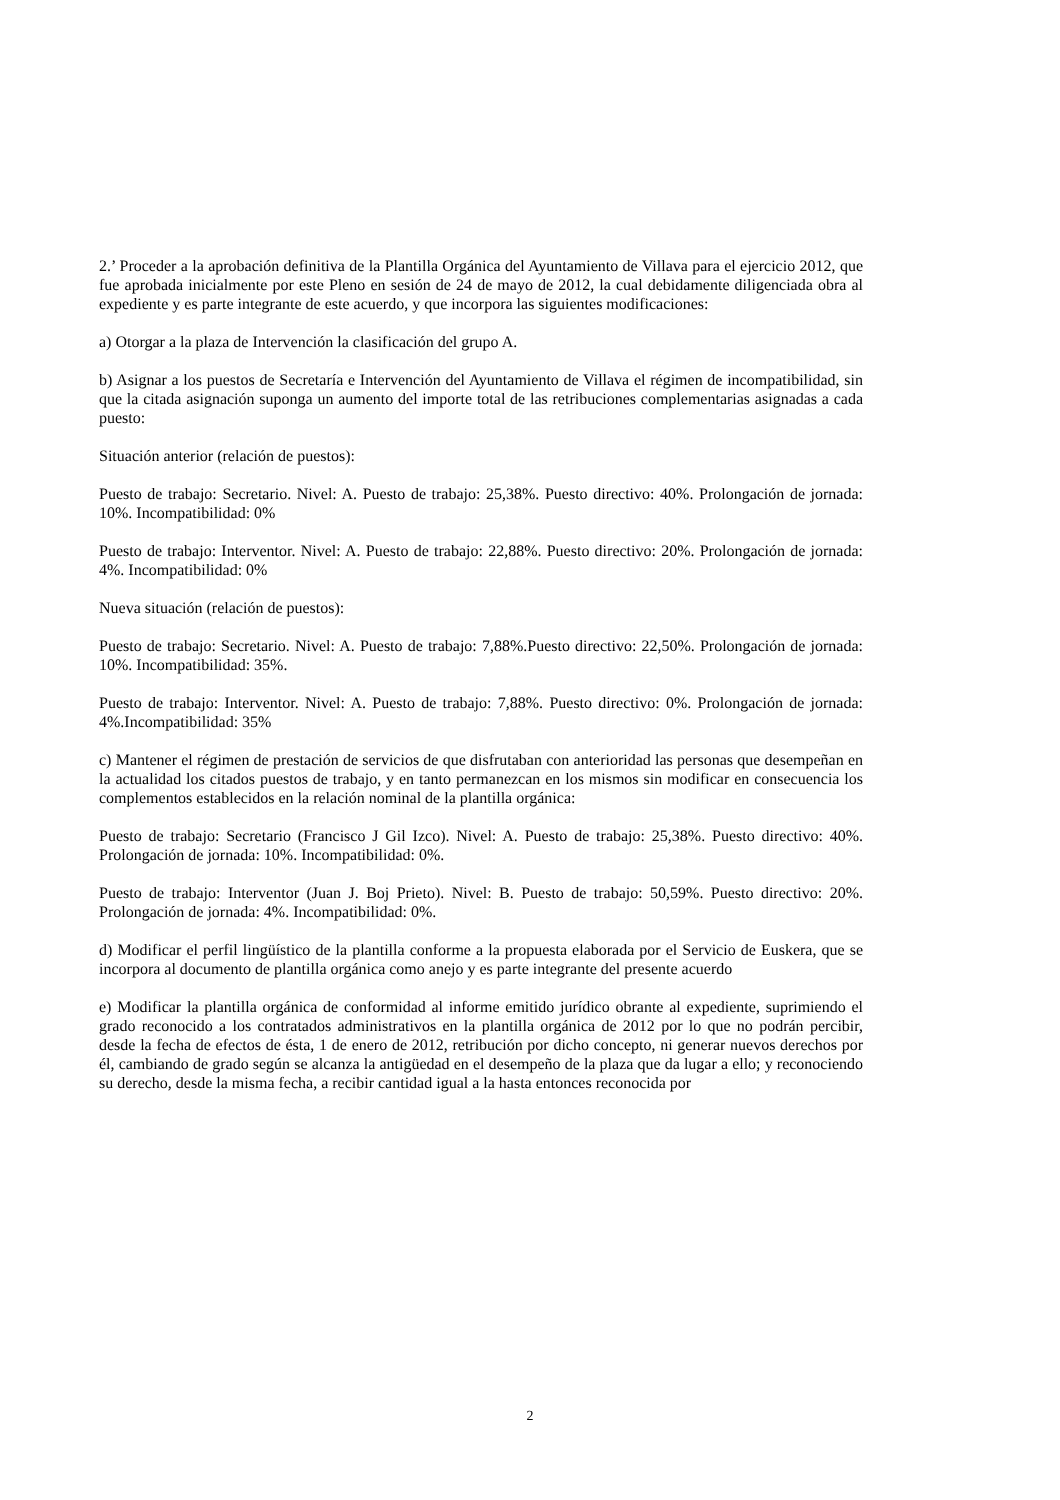2.’ Proceder a la aprobación definitiva de la Plantilla Orgánica del Ayuntamiento de Villava para el ejercicio 2012, que fue aprobada inicialmente por este Pleno en sesión de 24 de mayo de 2012, la cual debidamente diligenciada obra al expediente y es parte integrante de este acuerdo, y que incorpora las siguientes modificaciones:
a) Otorgar a la plaza de Intervención la clasificación del grupo A.
b) Asignar a los puestos de Secretaría e Intervención del Ayuntamiento de Villava el régimen de incompatibilidad, sin que la citada asignación suponga un aumento del importe total de las retribuciones complementarias asignadas a cada puesto:
Situación anterior (relación de puestos):
Puesto de trabajo: Secretario. Nivel: A. Puesto de trabajo: 25,38%. Puesto directivo: 40%. Prolongación de jornada: 10%. Incompatibilidad: 0%
Puesto de trabajo: Interventor. Nivel: A. Puesto de trabajo: 22,88%. Puesto directivo: 20%. Prolongación de jornada: 4%. Incompatibilidad: 0%
Nueva situación (relación de puestos):
Puesto de trabajo: Secretario. Nivel: A. Puesto de trabajo: 7,88%.Puesto directivo: 22,50%. Prolongación de jornada: 10%. Incompatibilidad: 35%.
Puesto de trabajo: Interventor. Nivel: A. Puesto de trabajo: 7,88%. Puesto directivo: 0%. Prolongación de jornada: 4%.Incompatibilidad: 35%
c) Mantener el régimen de prestación de servicios de que disfrutaban con anterioridad las personas que desempeñan en la actualidad los citados puestos de trabajo, y en tanto permanezcan en los mismos sin modificar en consecuencia los complementos establecidos en la relación nominal de la plantilla orgánica:
Puesto de trabajo: Secretario (Francisco J Gil Izco). Nivel: A. Puesto de trabajo: 25,38%. Puesto directivo: 40%. Prolongación de jornada: 10%. Incompatibilidad: 0%.
Puesto de trabajo: Interventor (Juan J. Boj Prieto). Nivel: B. Puesto de trabajo: 50,59%. Puesto directivo: 20%. Prolongación de jornada: 4%. Incompatibilidad: 0%.
d) Modificar el perfil lingüístico de la plantilla conforme a la propuesta elaborada por el Servicio de Euskera, que se incorpora al documento de plantilla orgánica como anejo y es parte integrante del presente acuerdo
e) Modificar la plantilla orgánica de conformidad al informe emitido jurídico obrante al expediente, suprimiendo el grado reconocido a los contratados administrativos en la plantilla orgánica de 2012 por lo que no podrán percibir, desde la fecha de efectos de ésta, 1 de enero de 2012, retribución por dicho concepto, ni generar nuevos derechos por él, cambiando de grado según se alcanza la antigüedad en el desempeño de la plaza que da lugar a ello; y reconociendo su derecho, desde la misma fecha, a recibir cantidad igual a la hasta entonces reconocida por
2